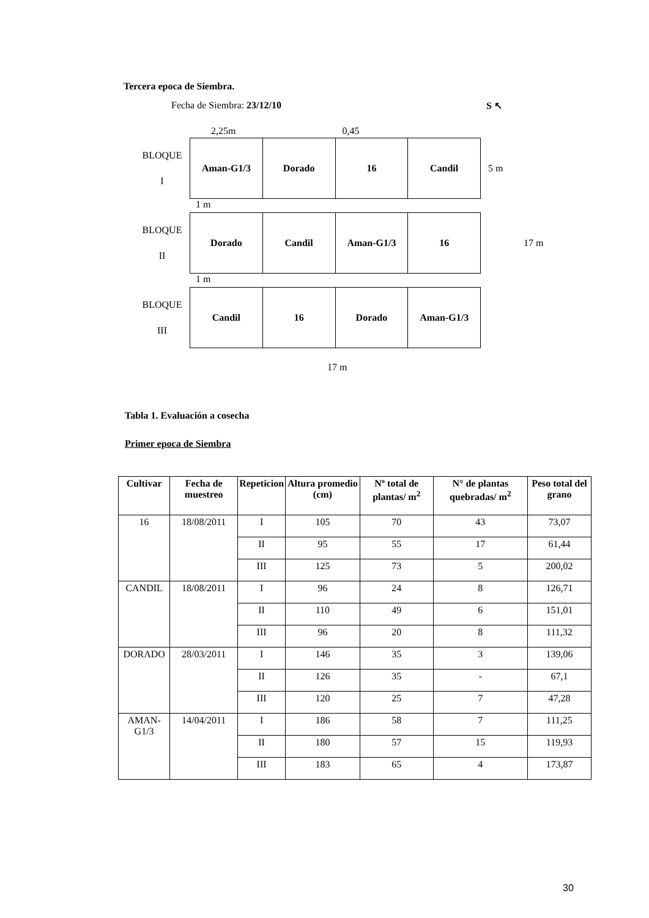Tercera epoca de Siembra.
Fecha de Siembra: 23/12/10 S ↖
2,25m 0,45
BLOQUE
I
Aman-G1/3 Dorado 16 Candil
5 m
1 m
BLOQUE
II
Dorado Candil Aman-G1/3 16
17 m
1 m
BLOQUE
III
Candil 16 Dorado Aman-G1/3
17 m
Tabla 1. Evaluación a cosecha
Primer epoca de Siembra
| Cultivar | Fecha de muestreo | Repeticion | Altura promedio (cm) | Nº total de plantas/ m<sup>2</sup> | N° de plantas quebradas/ m<sup>2</sup> | Peso total del grano |
| --- | --- | --- | --- | --- | --- | --- |
| 16 | 18/08/2011 | I | 105 | 70 | 43 | 73,07 |
| | | II | 95 | 55 | 17 | 61,44 |
| | | III | 125 | 73 | 5 | 200,02 |
| CANDIL | 18/08/2011 | I | 96 | 24 | 8 | 126,71 |
| | | II | 110 | 49 | 6 | 151,01 |
| | | III | 96 | 20 | 8 | 111,32 |
| DORADO | 28/03/2011 | I | 146 | 35 | 3 | 139,06 |
| | | II | 126 | 35 | - | 67,1 |
| | | III | 120 | 25 | 7 | 47,28 |
| AMAN-G1/3 | 14/04/2011 | I | 186 | 58 | 7 | 111,25 |
| | | II | 180 | 57 | 15 | 119,93 |
| | | III | 183 | 65 | 4 | 173,87 |
30